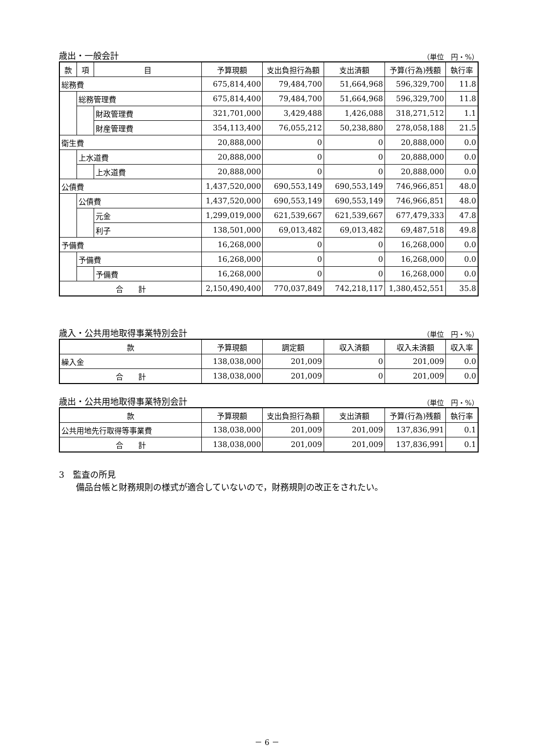歳出・一般会計 （単位　円・%）
| 款 | 項 | 目 | 予算現額 | 支出負担行為額 | 支出済額 | 予算(行為)残額 | 執行率 |
| --- | --- | --- | --- | --- | --- | --- | --- |
| 総務費 | | | 675,814,400 | 79,484,700 | 51,664,968 | 596,329,700 | 11.8 |
| | 総務管理費 | | 675,814,400 | 79,484,700 | 51,664,968 | 596,329,700 | 11.8 |
| | | 財政管理費 | 321,701,000 | 3,429,488 | 1,426,088 | 318,271,512 | 1.1 |
| | | 財産管理費 | 354,113,400 | 76,055,212 | 50,238,880 | 278,058,188 | 21.5 |
| 衛生費 | | | 20,888,000 | 0 | 0 | 20,888,000 | 0.0 |
| | 上水道費 | | 20,888,000 | 0 | 0 | 20,888,000 | 0.0 |
| | | 上水道費 | 20,888,000 | 0 | 0 | 20,888,000 | 0.0 |
| 公債費 | | | 1,437,520,000 | 690,553,149 | 690,553,149 | 746,966,851 | 48.0 |
| | 公債費 | | 1,437,520,000 | 690,553,149 | 690,553,149 | 746,966,851 | 48.0 |
| | | 元金 | 1,299,019,000 | 621,539,667 | 621,539,667 | 677,479,333 | 47.8 |
| | | 利子 | 138,501,000 | 69,013,482 | 69,013,482 | 69,487,518 | 49.8 |
| 予備費 | | | 16,268,000 | 0 | 0 | 16,268,000 | 0.0 |
| | 予備費 | | 16,268,000 | 0 | 0 | 16,268,000 | 0.0 |
| | | 予備費 | 16,268,000 | 0 | 0 | 16,268,000 | 0.0 |
| 合 計 | | | 2,150,490,400 | 770,037,849 | 742,218,117 | 1,380,452,551 | 35.8 |
歳入・公共用地取得事業特別会計 （単位　円・%）
| 款 | 予算現額 | 調定額 | 収入済額 | 収入未済額 | 収入率 |
| --- | --- | --- | --- | --- | --- |
| 繰入金 | 138,038,000 | 201,009 | 0 | 201,009 | 0.0 |
| 合 計 | 138,038,000 | 201,009 | 0 | 201,009 | 0.0 |
歳出・公共用地取得事業特別会計 （単位　円・%）
| 款 | 予算現額 | 支出負担行為額 | 支出済額 | 予算(行為)残額 | 執行率 |
| --- | --- | --- | --- | --- | --- |
| 公共用地先行取得等事業費 | 138,038,000 | 201,009 | 201,009 | 137,836,991 | 0.1 |
| 合 計 | 138,038,000 | 201,009 | 201,009 | 137,836,991 | 0.1 |
3　監査の所見
備品台帳と財務規則の様式が適合していないので，財務規則の改正をされたい。
－ 6 －